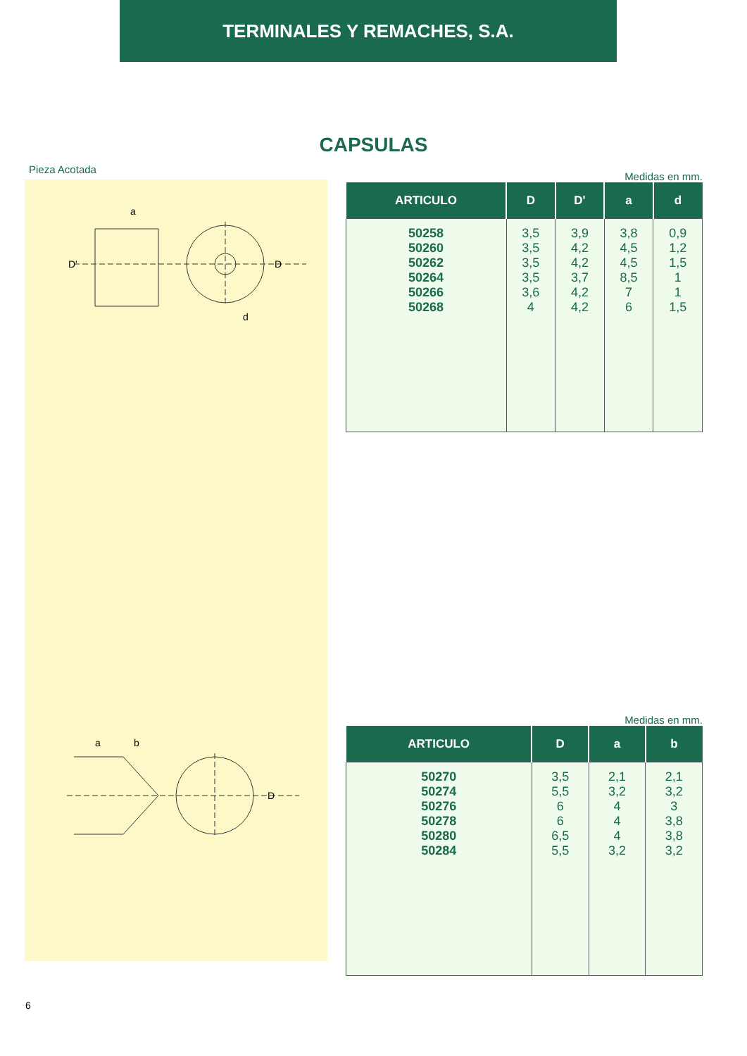TERMINALES Y REMACHES, S.A.
CAPSULAS
Pieza Acotada
a
D'
D
d
a
b
D
Medidas en mm.
| ARTICULO | D | D' | a | d |
| --- | --- | --- | --- | --- |
| 50258 50260 50262 50264 50266 50268 | 3,5 3,5 3,5 3,5 3,6 4 | 3,9 4,2 4,2 3,7 4,2 4,2 | 3,8 4,5 4,5 8,5 7 6 | 0,9 1,2 1,5 1 1 1,5 |
Medidas en mm.
| ARTICULO | D | a | b |
| --- | --- | --- | --- |
| 50270 50274 50276 50278 50280 50284 | 3,5 5,5 6 6 6,5 5,5 | 2,1 3,2 4 4 4 3,2 | 2,1 3,2 3 3,8 3,8 3,2 |
6